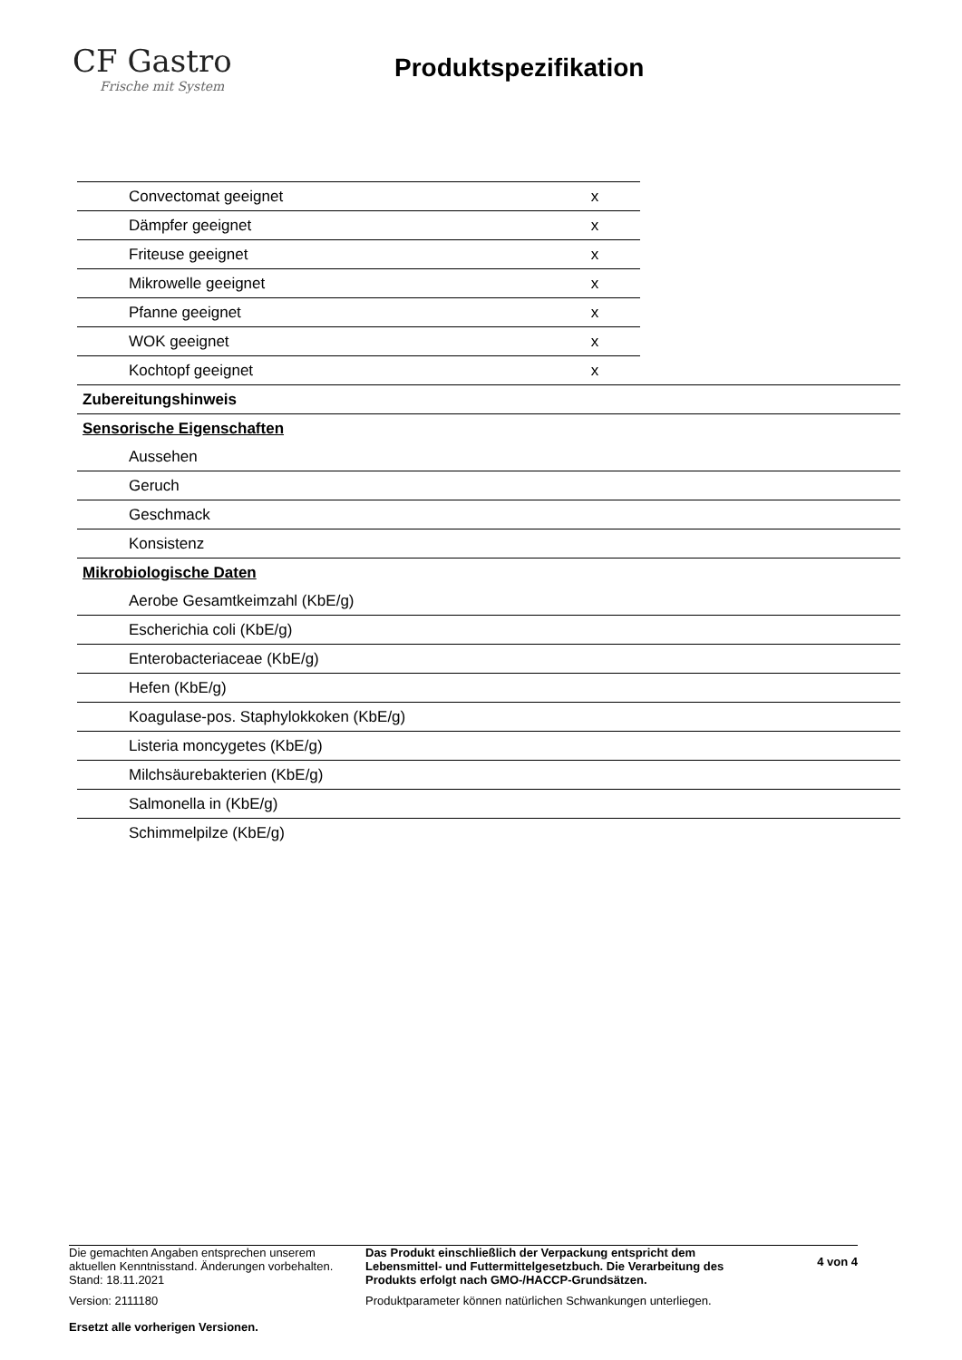CF Gastro
Frische mit System
Produktspezifikation
| Convectomat geeignet | x |
| Dämpfer geeignet | x |
| Friteuse geeignet | x |
| Mikrowelle geeignet | x |
| Pfanne geeignet | x |
| WOK geeignet | x |
| Kochtopf geeignet | x |
| Zubereitungshinweis |
| Sensorische Eigenschaften |
| Aussehen |
| Geruch |
| Geschmack |
| Konsistenz |
| Mikrobiologische Daten |
| Aerobe Gesamtkeimzahl (KbE/g) |
| Escherichia coli (KbE/g) |
| Enterobacteriaceae (KbE/g) |
| Hefen (KbE/g) |
| Koagulase-pos. Staphylokkoken (KbE/g) |
| Listeria moncygetes (KbE/g) |
| Milchsäurebakterien (KbE/g) |
| Salmonella in (KbE/g) |
| Schimmelpilze (KbE/g) |
Die gemachten Angaben entsprechen unserem aktuellen Kenntnisstand. Änderungen vorbehalten. Stand: 18.11.2021
Version: 2111180
Ersetzt alle vorherigen Versionen.
Das Produkt einschließlich der Verpackung entspricht dem Lebensmittel- und Futtermittelgesetzbuch. Die Verarbeitung des Produkts erfolgt nach GMO-/HACCP-Grundsätzen.
Produktparameter können natürlichen Schwankungen unterliegen.
4 von 4